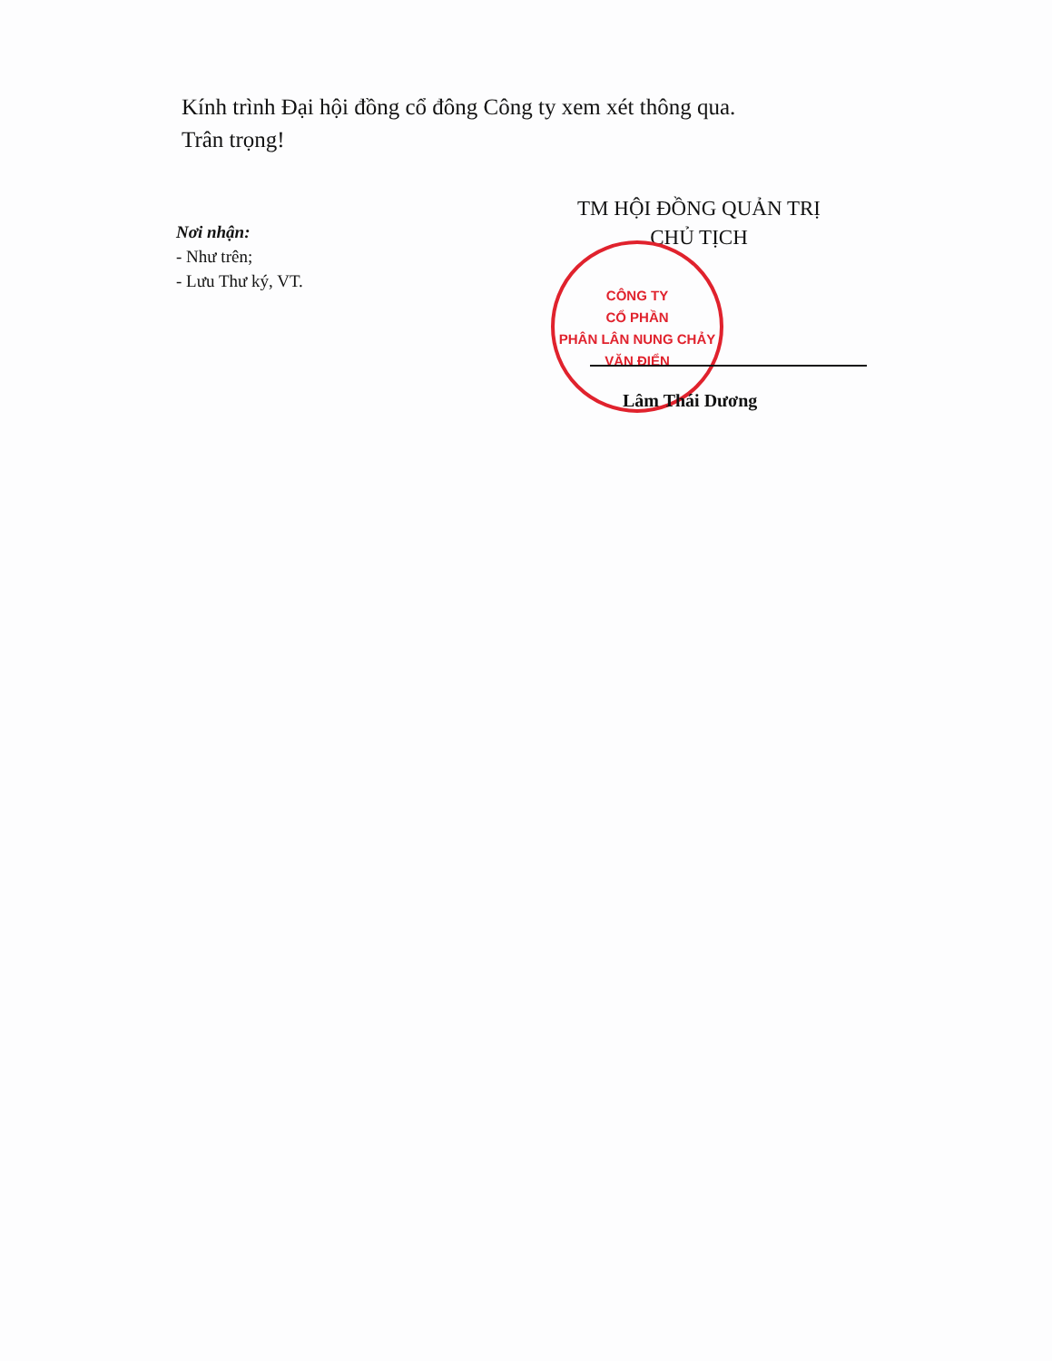Kính trình Đại hội đồng cổ đông Công ty xem xét thông qua.
Trân trọng!
Nơi nhận:
- Như trên;
- Lưu Thư ký, VT.
TM HỘI ĐỒNG QUẢN TRỊ
CHỦ TỊCH
CÔNG TY
CỔ PHẦN
PHÂN LÂN NUNG CHẢY
VĂN ĐIỂN
Lâm Thái Dương